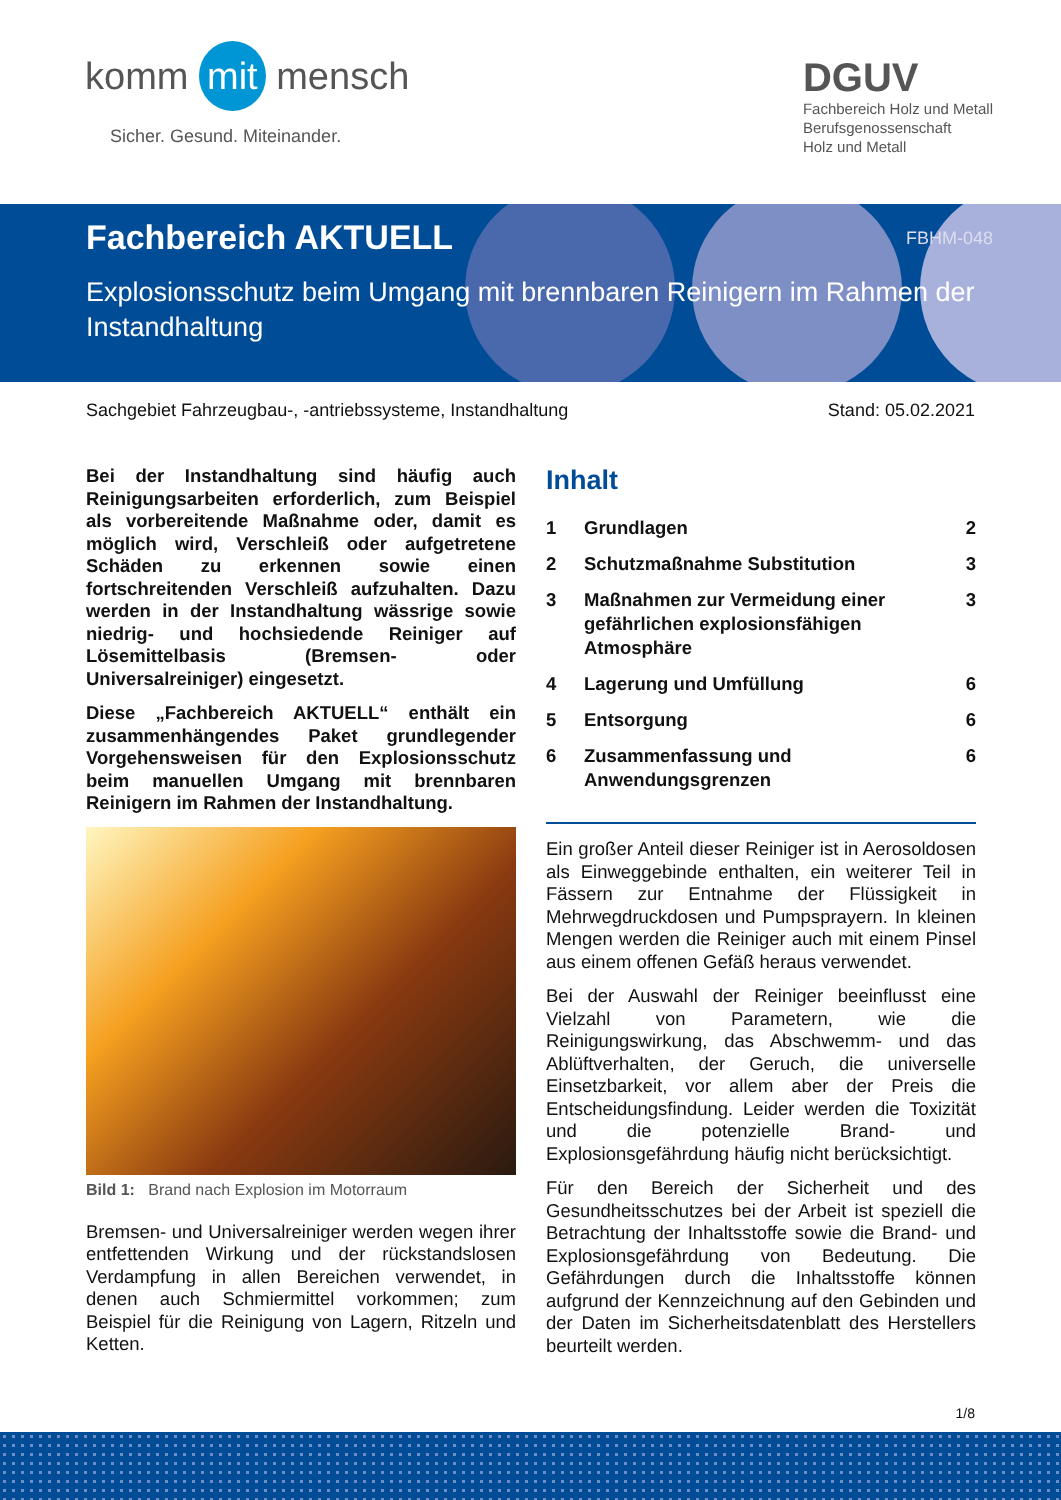komm mit mensch
Sicher. Gesund. Miteinander.
DGUV
Fachbereich Holz und Metall
Berufsgenossenschaft
Holz und Metall
FBHM-048
Fachbereich AKTUELL
Explosionsschutz beim Umgang mit brennbaren Reinigern im Rahmen der Instandhaltung
Sachgebiet Fahrzeugbau-, -antriebssysteme, Instandhaltung Stand: 05.02.2021
Bei der Instandhaltung sind häufig auch Reinigungsarbeiten erforderlich, zum Beispiel als vorbereitende Maßnahme oder, damit es möglich wird, Verschleiß oder aufgetretene Schäden zu erkennen sowie einen fortschreitenden Verschleiß aufzuhalten. Dazu werden in der Instandhaltung wässrige sowie niedrig- und hochsiedende Reiniger auf Lösemittelbasis (Bremsen- oder Universalreiniger) eingesetzt.
Diese „Fachbereich AKTUELL“ enthält ein zusammenhängendes Paket grundlegender Vorgehensweisen für den Explosionsschutz beim manuellen Umgang mit brennbaren Reinigern im Rahmen der Instandhaltung.
Bild 1: Brand nach Explosion im Motorraum
Bremsen- und Universalreiniger werden wegen ihrer entfettenden Wirkung und der rückstandslosen Verdampfung in allen Bereichen verwendet, in denen auch Schmiermittel vorkommen; zum Beispiel für die Reinigung von Lagern, Ritzeln und Ketten.
Inhalt
1 Grundlagen 2
2 Schutzmaßnahme Substitution 3
3 Maßnahmen zur Vermeidung einer gefährlichen explosionsfähigen Atmosphäre 3
4 Lagerung und Umfüllung 6
5 Entsorgung 6
6 Zusammenfassung und Anwendungsgrenzen 6
Ein großer Anteil dieser Reiniger ist in Aerosoldosen als Einweggebinde enthalten, ein weiterer Teil in Fässern zur Entnahme der Flüssigkeit in Mehrwegdruckdosen und Pumpsprayern. In kleinen Mengen werden die Reiniger auch mit einem Pinsel aus einem offenen Gefäß heraus verwendet.
Bei der Auswahl der Reiniger beeinflusst eine Vielzahl von Parametern, wie die Reinigungswirkung, das Abschwemm- und das Ablüftverhalten, der Geruch, die universelle Einsetzbarkeit, vor allem aber der Preis die Entscheidungsfindung. Leider werden die Toxizität und die potenzielle Brand- und Explosionsgefährdung häufig nicht berücksichtigt.
Für den Bereich der Sicherheit und des Gesundheitsschutzes bei der Arbeit ist speziell die Betrachtung der Inhaltsstoffe sowie die Brand- und Explosionsgefährdung von Bedeutung. Die Gefährdungen durch die Inhaltsstoffe können aufgrund der Kennzeichnung auf den Gebinden und der Daten im Sicherheitsdatenblatt des Herstellers beurteilt werden.
1/8